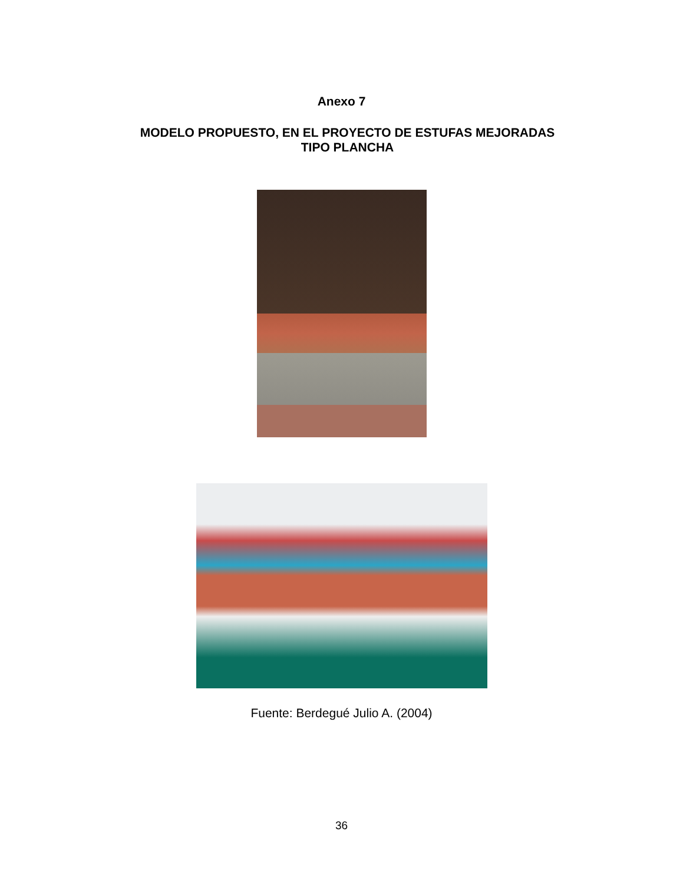Anexo 7
MODELO PROPUESTO, EN EL PROYECTO DE ESTUFAS MEJORADAS
TIPO PLANCHA
Fuente: Berdegué Julio A. (2004)
36